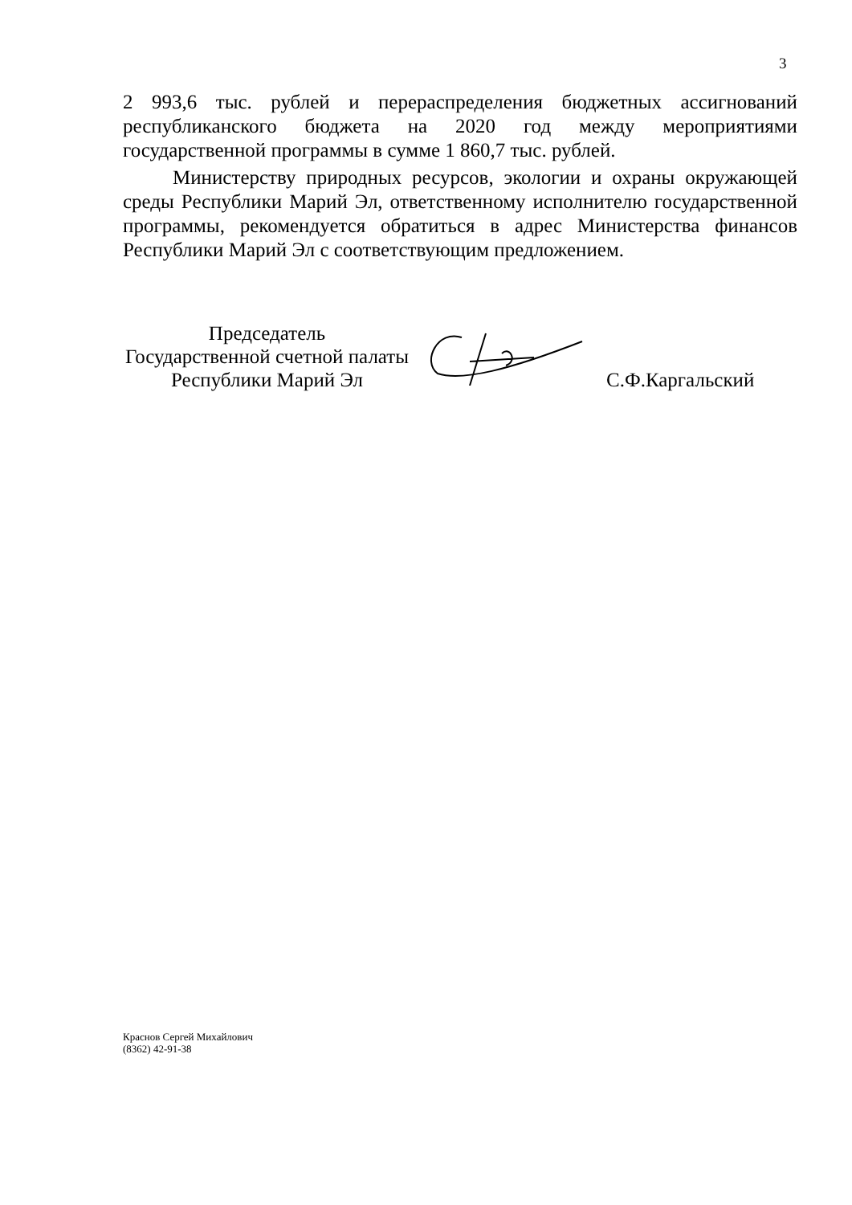3
2 993,6 тыс. рублей и перераспределения бюджетных ассигнований республиканского бюджета на 2020 год между мероприятиями государственной программы в сумме 1 860,7 тыс. рублей.
Министерству природных ресурсов, экологии и охраны окружающей среды Республики Марий Эл, ответственному исполнителю государственной программы, рекомендуется обратиться в адрес Министерства финансов Республики Марий Эл с соответствующим предложением.
Председатель
Государственной счетной палаты
Республики Марий Эл
С.Ф.Каргальский
Краснов Сергей Михайлович
(8362) 42-91-38